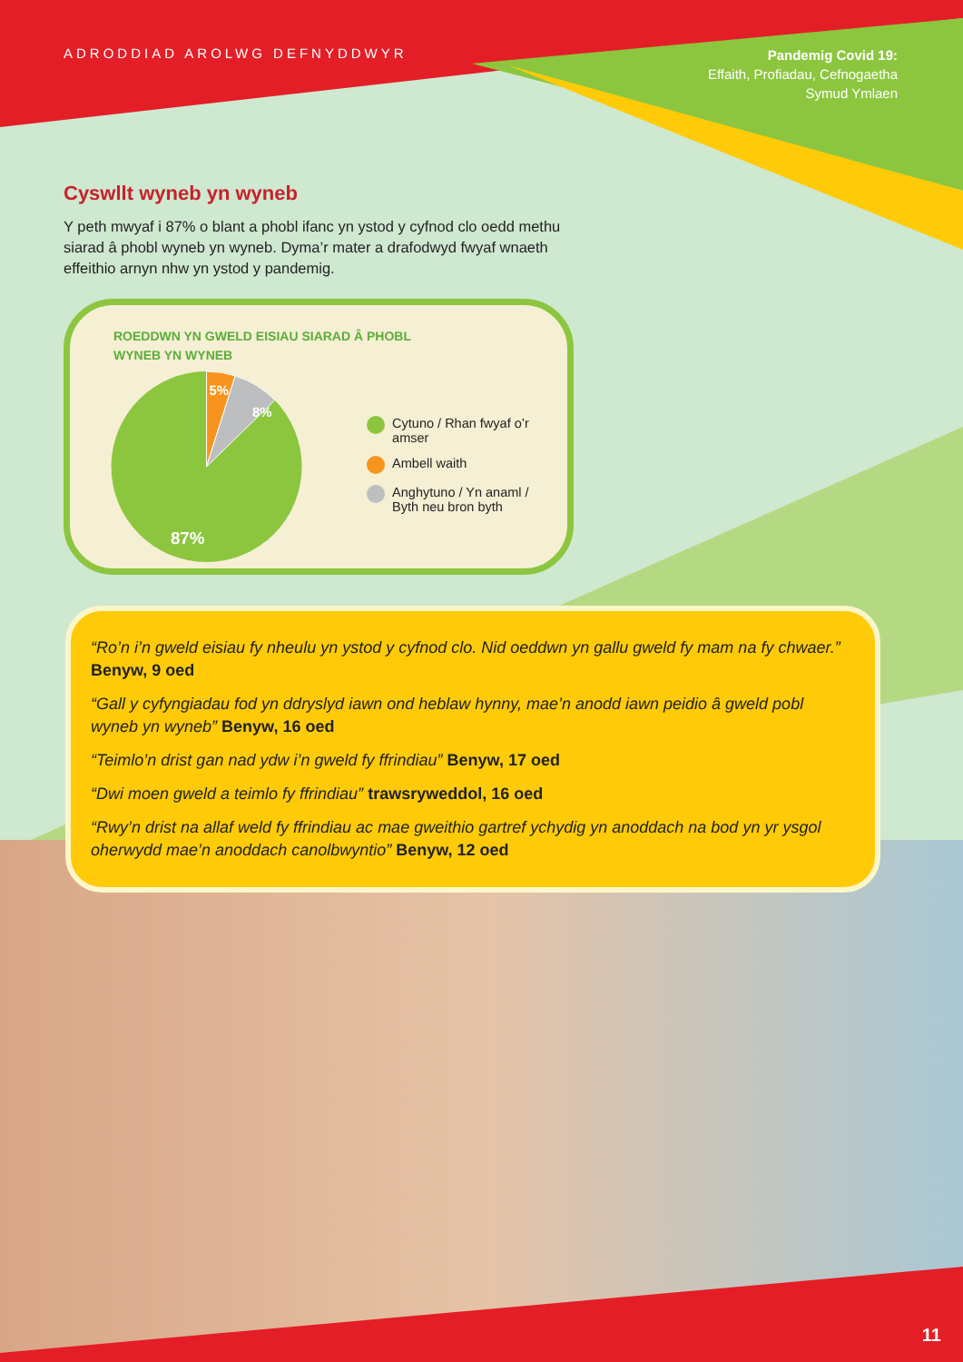ADRODDIAD AROLWG DEFNYDDWYR
Pandemig Covid 19:
Effaith, Profiadau, Cefnogaetha
Symud Ymlaen
Cyswllt wyneb yn wyneb
Y peth mwyaf i 87% o blant a phobl ifanc yn ystod y cyfnod clo oedd methu siarad â phobl wyneb yn wyneb. Dyma’r mater a drafodwyd fwyaf wnaeth effeithio arnyn nhw yn ystod y pandemig.
ROEDDWN YN GWELD EISIAU SIARAD Â PHOBL
WYNEB YN WYNEB
5%
8%
87%
Cytuno / Rhan fwyaf o’r amser
Ambell waith
Anghytuno / Yn anaml /
Byth neu bron byth
“Ro’n i’n gweld eisiau fy nheulu yn ystod y cyfnod clo. Nid oeddwn yn gallu gweld fy mam na fy chwaer.” Benyw, 9 oed
“Gall y cyfyngiadau fod yn ddryslyd iawn ond heblaw hynny, mae’n anodd iawn peidio â gweld pobl wyneb yn wyneb” Benyw, 16 oed
“Teimlo’n drist gan nad ydw i’n gweld fy ffrindiau” Benyw, 17 oed
“Dwi moen gweld a teimlo fy ffrindiau” trawsryweddol, 16 oed
“Rwy’n drist na allaf weld fy ffrindiau ac mae gweithio gartref ychydig yn anoddach na bod yn yr ysgol oherwydd mae’n anoddach canolbwyntio” Benyw, 12 oed
11